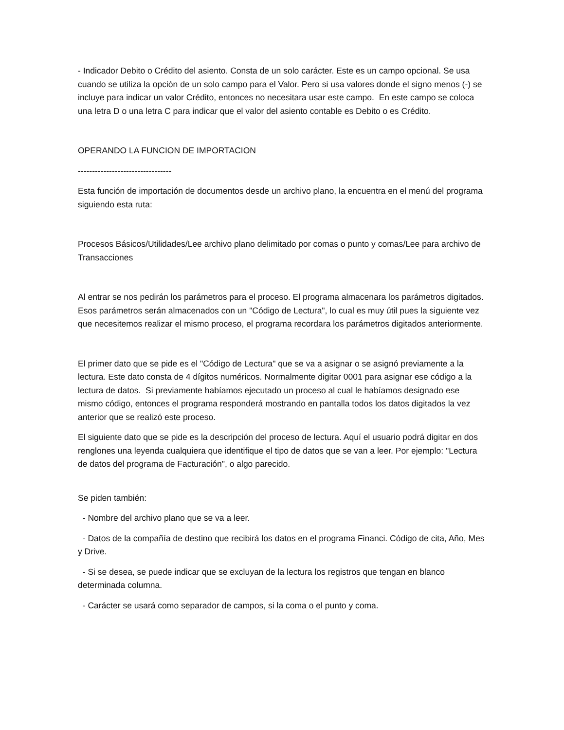- Indicador Debito o Crédito del asiento. Consta de un solo carácter. Este es un campo opcional. Se usa cuando se utiliza la opción de un solo campo para el Valor. Pero si usa valores donde el signo menos (-) se incluye para indicar un valor Crédito, entonces no necesitara usar este campo. En este campo se coloca una letra D o una letra C para indicar que el valor del asiento contable es Debito o es Crédito.
OPERANDO LA FUNCION DE IMPORTACION
---------------------------------
Esta función de importación de documentos desde un archivo plano, la encuentra en el menú del programa siguiendo esta ruta:
Procesos Básicos/Utilidades/Lee archivo plano delimitado por comas o punto y comas/Lee para archivo de Transacciones
Al entrar se nos pedirán los parámetros para el proceso. El programa almacenara los parámetros digitados. Esos parámetros serán almacenados con un "Código de Lectura", lo cual es muy útil pues la siguiente vez que necesitemos realizar el mismo proceso, el programa recordara los parámetros digitados anteriormente.
El primer dato que se pide es el "Código de Lectura" que se va a asignar o se asignó previamente a la lectura. Este dato consta de 4 dígitos numéricos. Normalmente digitar 0001 para asignar ese código a la lectura de datos. Si previamente habíamos ejecutado un proceso al cual le habíamos designado ese mismo código, entonces el programa responderá mostrando en pantalla todos los datos digitados la vez anterior que se realizó este proceso.
El siguiente dato que se pide es la descripción del proceso de lectura. Aquí el usuario podrá digitar en dos renglones una leyenda cualquiera que identifique el tipo de datos que se van a leer. Por ejemplo: "Lectura de datos del programa de Facturación", o algo parecido.
Se piden también:
- Nombre del archivo plano que se va a leer.
- Datos de la compañía de destino que recibirá los datos en el programa Financi. Código de cita, Año, Mes y Drive.
- Si se desea, se puede indicar que se excluyan de la lectura los registros que tengan en blanco determinada columna.
- Carácter se usará como separador de campos, si la coma o el punto y coma.